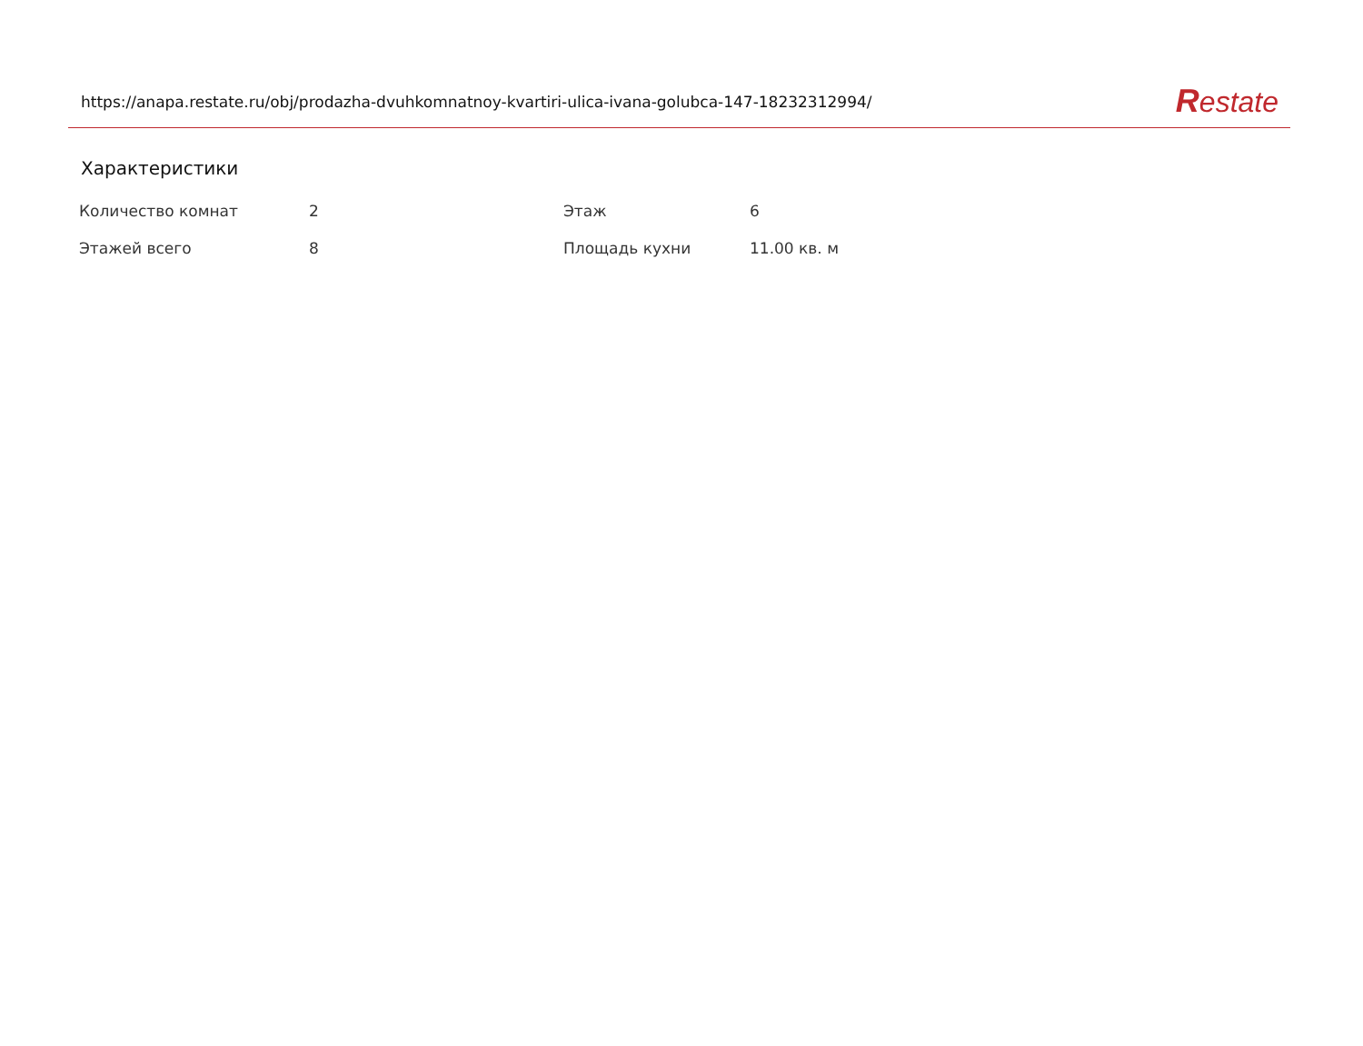https://anapa.restate.ru/obj/prodazha-dvuhkomnatnoy-kvartiri-ulica-ivana-golubca-147-18232312994/
Restate
Характеристики
| Количество комнат | 2 | Этаж | 6 |
| Этажей всего | 8 | Площадь кухни | 11.00 кв. м |